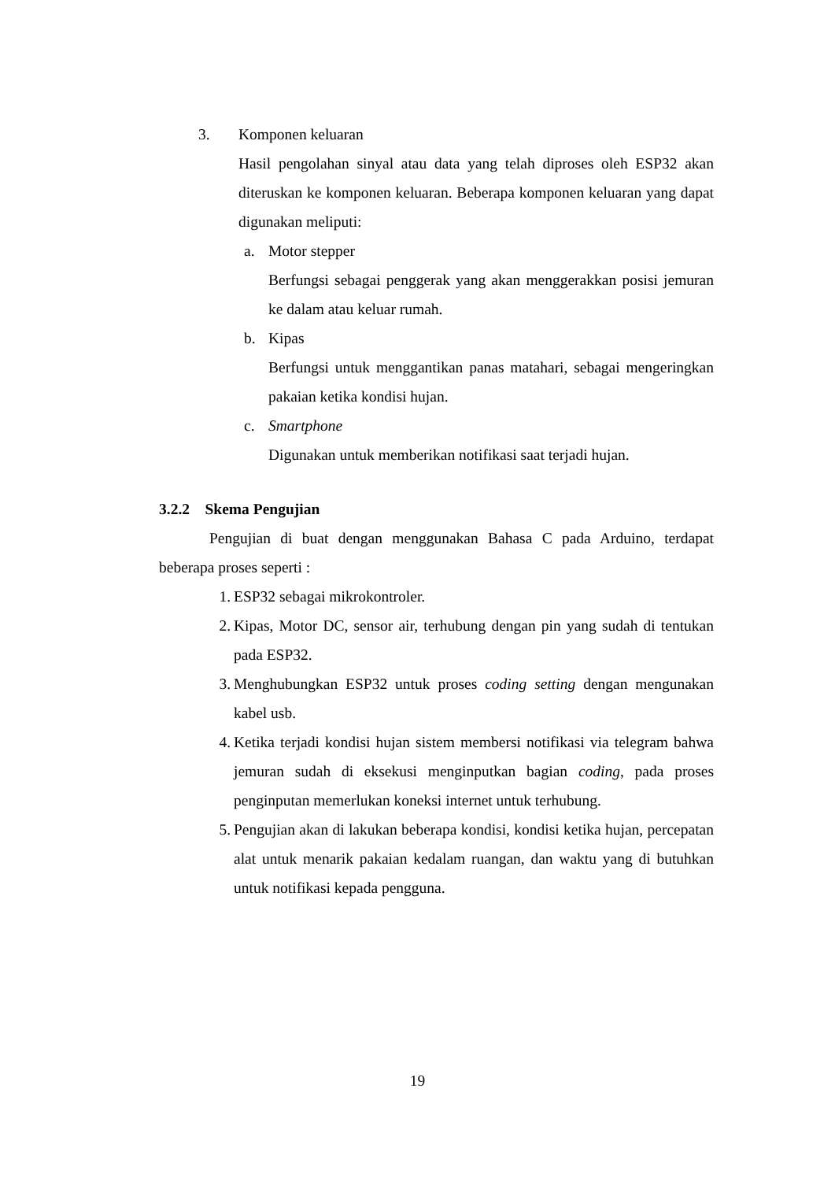3. Komponen keluaran
Hasil pengolahan sinyal atau data yang telah diproses oleh ESP32 akan diteruskan ke komponen keluaran. Beberapa komponen keluaran yang dapat digunakan meliputi:
a. Motor stepper
Berfungsi sebagai penggerak yang akan menggerakkan posisi jemuran ke dalam atau keluar rumah.
b. Kipas
Berfungsi untuk menggantikan panas matahari, sebagai mengeringkan pakaian ketika kondisi hujan.
c. Smartphone
Digunakan untuk memberikan notifikasi saat terjadi hujan.
3.2.2 Skema Pengujian
Pengujian di buat dengan menggunakan Bahasa C pada Arduino, terdapat beberapa proses seperti :
1. ESP32 sebagai mikrokontroler.
2. Kipas, Motor DC, sensor air, terhubung dengan pin yang sudah di tentukan pada ESP32.
3. Menghubungkan ESP32 untuk proses coding setting dengan mengunakan kabel usb.
4. Ketika terjadi kondisi hujan sistem membersi notifikasi via telegram bahwa jemuran sudah di eksekusi menginputkan bagian coding, pada proses penginputan memerlukan koneksi internet untuk terhubung.
5. Pengujian akan di lakukan beberapa kondisi, kondisi ketika hujan, percepatan alat untuk menarik pakaian kedalam ruangan, dan waktu yang di butuhkan untuk notifikasi kepada pengguna.
19